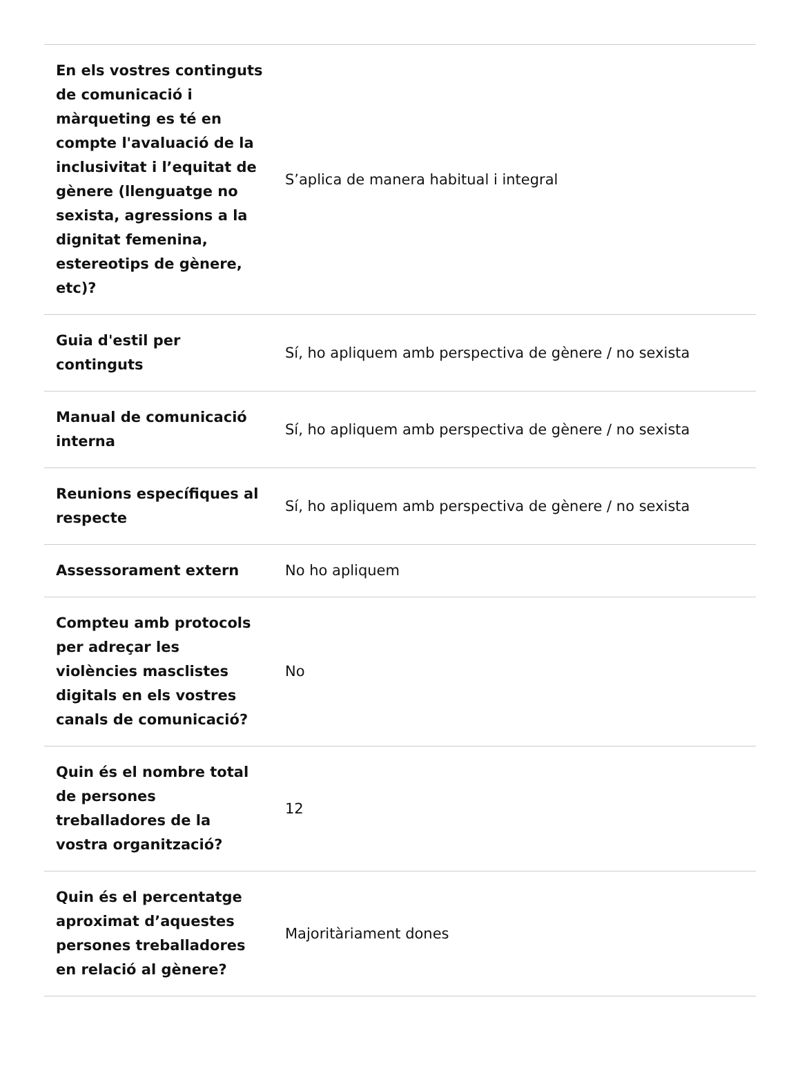| En els vostres continguts de comunicació i màrqueting es té en compte l'avaluació de la inclusivitat i l’equitat de gènere (llenguatge no sexista, agressions a la dignitat femenina, estereotips de gènere, etc)? | S’aplica de manera habitual i integral |
| Guia d'estil per continguts | Sí, ho apliquem amb perspectiva de gènere / no sexista |
| Manual de comunicació interna | Sí, ho apliquem amb perspectiva de gènere / no sexista |
| Reunions específiques al respecte | Sí, ho apliquem amb perspectiva de gènere / no sexista |
| Assessorament extern | No ho apliquem |
| Compteu amb protocols per adreçar les violències masclistes digitals en els vostres canals de comunicació? | No |
| Quin és el nombre total de persones treballadores de la vostra organització? | 12 |
| Quin és el percentatge aproximat d’aquestes persones treballadores en relació al gènere? | Majoritàriament dones |